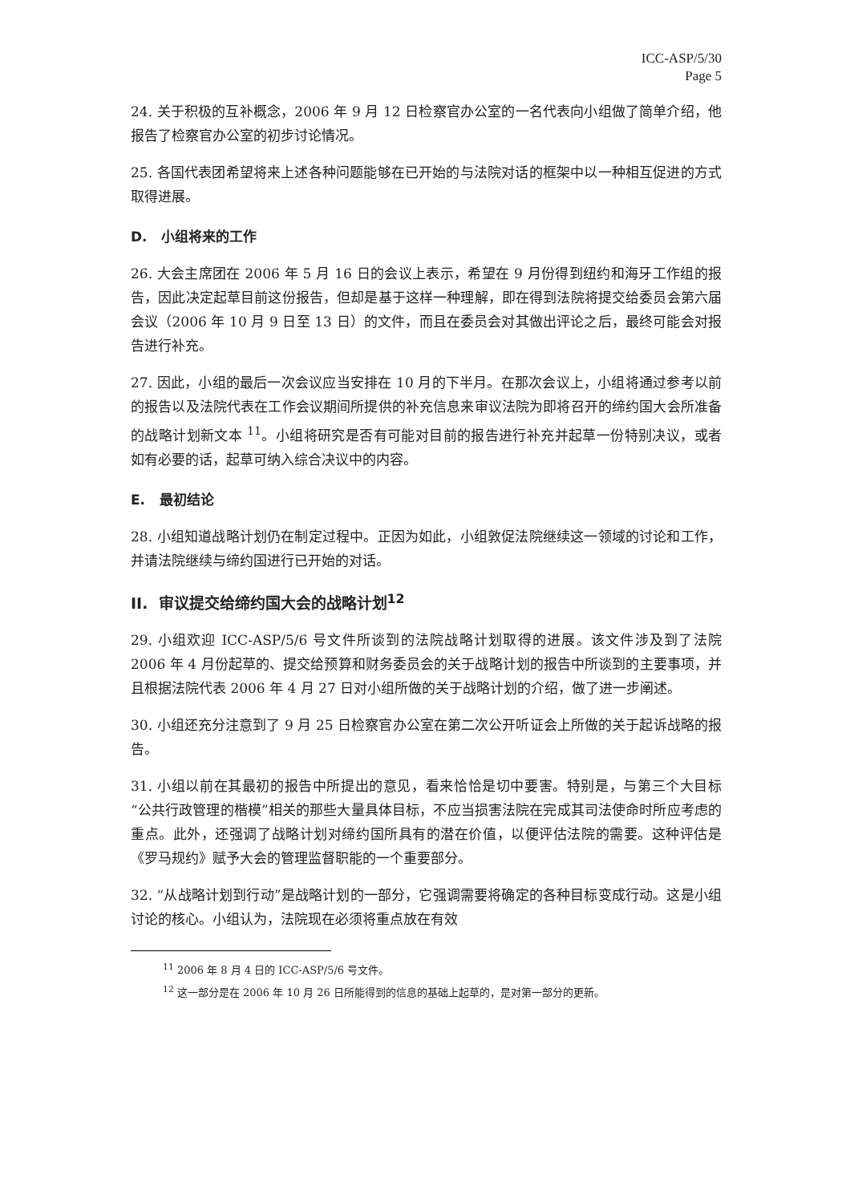ICC-ASP/5/30
Page 5
24. 关于积极的互补概念，2006 年 9 月 12 日检察官办公室的一名代表向小组做了简单介绍，他报告了检察官办公室的初步讨论情况。
25. 各国代表团希望将来上述各种问题能够在已开始的与法院对话的框架中以一种相互促进的方式取得进展。
D. 小组将来的工作
26. 大会主席团在 2006 年 5 月 16 日的会议上表示，希望在 9 月份得到纽约和海牙工作组的报告，因此决定起草目前这份报告，但却是基于这样一种理解，即在得到法院将提交给委员会第六届会议（2006 年 10 月 9 日至 13 日）的文件，而且在委员会对其做出评论之后，最终可能会对报告进行补充。
27. 因此，小组的最后一次会议应当安排在 10 月的下半月。在那次会议上，小组将通过参考以前的报告以及法院代表在工作会议期间所提供的补充信息来审议法院为即将召开的缔约国大会所准备的战略计划新文本 <sup>11</sup>。小组将研究是否有可能对目前的报告进行补充并起草一份特别决议，或者如有必要的话，起草可纳入综合决议中的内容。
E. 最初结论
28. 小组知道战略计划仍在制定过程中。正因为如此，小组敦促法院继续这一领域的讨论和工作，并请法院继续与缔约国进行已开始的对话。
II. 审议提交给缔约国大会的战略计划<sup>12</sup>
29. 小组欢迎 ICC-ASP/5/6 号文件所谈到的法院战略计划取得的进展。该文件涉及到了法院 2006 年 4 月份起草的、提交给预算和财务委员会的关于战略计划的报告中所谈到的主要事项，并且根据法院代表 2006 年 4 月 27 日对小组所做的关于战略计划的介绍，做了进一步阐述。
30. 小组还充分注意到了 9 月 25 日检察官办公室在第二次公开听证会上所做的关于起诉战略的报告。
31. 小组以前在其最初的报告中所提出的意见，看来恰恰是切中要害。特别是，与第三个大目标“公共行政管理的楷模”相关的那些大量具体目标，不应当损害法院在完成其司法使命时所应考虑的重点。此外，还强调了战略计划对缔约国所具有的潜在价值，以便评估法院的需要。这种评估是《罗马规约》赋予大会的管理监督职能的一个重要部分。
32. “从战略计划到行动”是战略计划的一部分，它强调需要将确定的各种目标变成行动。这是小组讨论的核心。小组认为，法院现在必须将重点放在有效
<sup>11</sup> 2006 年 8 月 4 日的 ICC-ASP/5/6 号文件。
<sup>12</sup> 这一部分是在 2006 年 10 月 26 日所能得到的信息的基础上起草的，是对第一部分的更新。